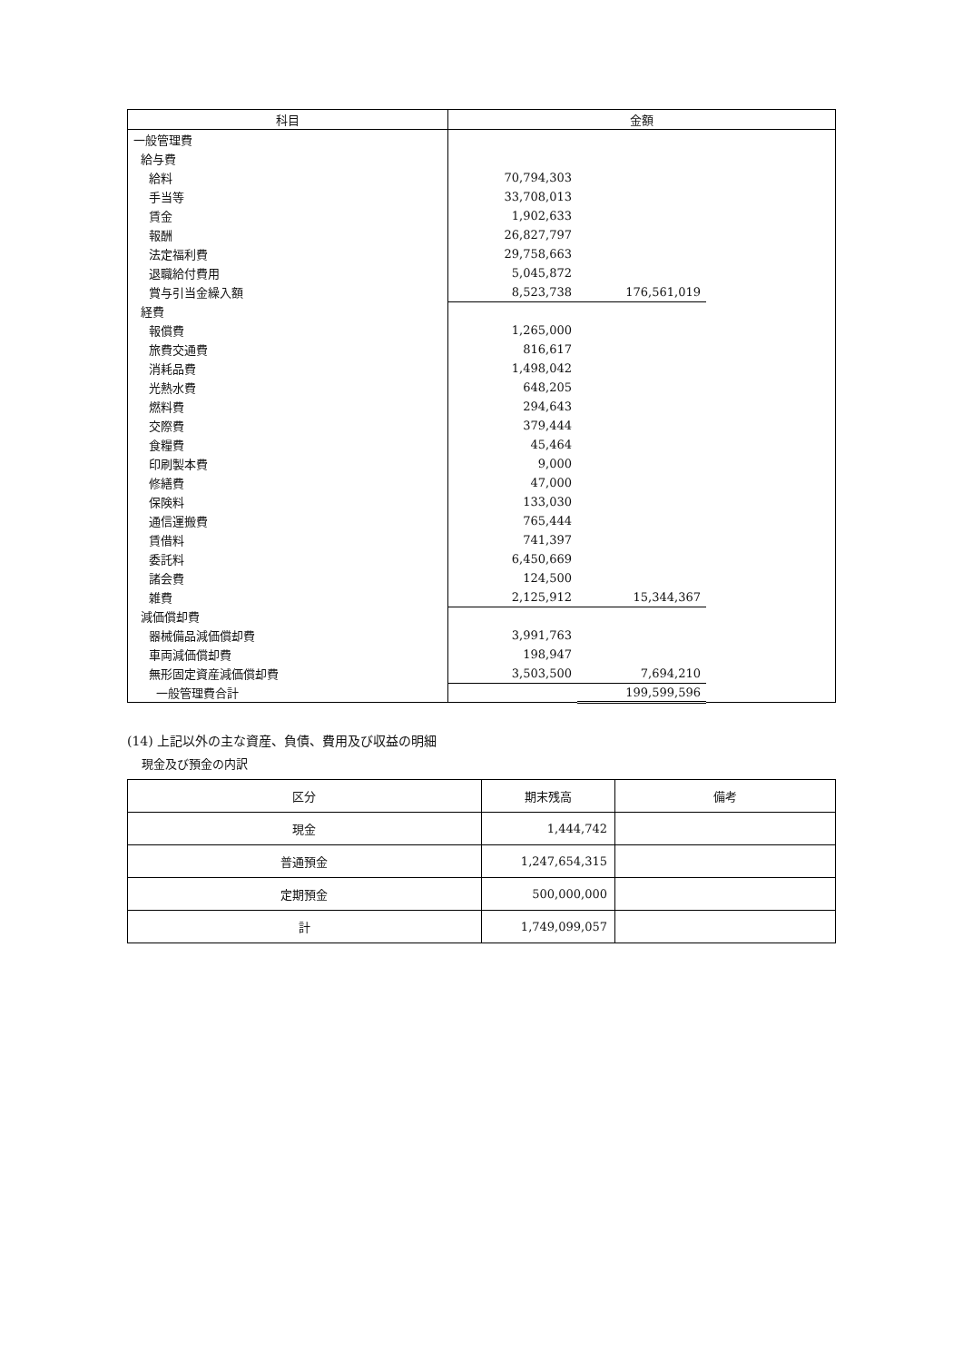| 科目 | 金額 | | |
| --- | --- | --- | --- |
| 一般管理費 | | | |
| 給与費 | | | |
| 給料 | 70,794,303 | | |
| 手当等 | 33,708,013 | | |
| 賃金 | 1,902,633 | | |
| 報酬 | 26,827,797 | | |
| 法定福利費 | 29,758,663 | | |
| 退職給付費用 | 5,045,872 | | |
| 賞与引当金繰入額 | 8,523,738 | 176,561,019 | |
| 経費 | | | |
| 報償費 | 1,265,000 | | |
| 旅費交通費 | 816,617 | | |
| 消耗品費 | 1,498,042 | | |
| 光熱水費 | 648,205 | | |
| 燃料費 | 294,643 | | |
| 交際費 | 379,444 | | |
| 食糧費 | 45,464 | | |
| 印刷製本費 | 9,000 | | |
| 修繕費 | 47,000 | | |
| 保険料 | 133,030 | | |
| 通信運搬費 | 765,444 | | |
| 賃借料 | 741,397 | | |
| 委託料 | 6,450,669 | | |
| 諸会費 | 124,500 | | |
| 雑費 | 2,125,912 | 15,344,367 | |
| 減価償却費 | | | |
| 器械備品減価償却費 | 3,991,763 | | |
| 車両減価償却費 | 198,947 | | |
| 無形固定資産減価償却費 | 3,503,500 | 7,694,210 | |
| 一般管理費合計 | | 199,599,596 | |
(14) 上記以外の主な資産、負債、費用及び収益の明細
現金及び預金の内訳
| 区分 | 期末残高 | 備考 |
| --- | --- | --- |
| 現金 | 1,444,742 | |
| 普通預金 | 1,247,654,315 | |
| 定期預金 | 500,000,000 | |
| 計 | 1,749,099,057 | |